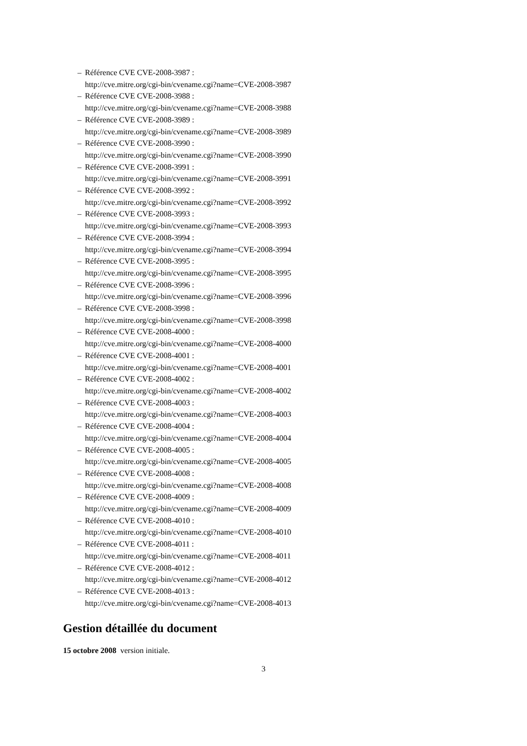– Référence CVE CVE-2008-3987 :
http://cve.mitre.org/cgi-bin/cvename.cgi?name=CVE-2008-3987
– Référence CVE CVE-2008-3988 :
http://cve.mitre.org/cgi-bin/cvename.cgi?name=CVE-2008-3988
– Référence CVE CVE-2008-3989 :
http://cve.mitre.org/cgi-bin/cvename.cgi?name=CVE-2008-3989
– Référence CVE CVE-2008-3990 :
http://cve.mitre.org/cgi-bin/cvename.cgi?name=CVE-2008-3990
– Référence CVE CVE-2008-3991 :
http://cve.mitre.org/cgi-bin/cvename.cgi?name=CVE-2008-3991
– Référence CVE CVE-2008-3992 :
http://cve.mitre.org/cgi-bin/cvename.cgi?name=CVE-2008-3992
– Référence CVE CVE-2008-3993 :
http://cve.mitre.org/cgi-bin/cvename.cgi?name=CVE-2008-3993
– Référence CVE CVE-2008-3994 :
http://cve.mitre.org/cgi-bin/cvename.cgi?name=CVE-2008-3994
– Référence CVE CVE-2008-3995 :
http://cve.mitre.org/cgi-bin/cvename.cgi?name=CVE-2008-3995
– Référence CVE CVE-2008-3996 :
http://cve.mitre.org/cgi-bin/cvename.cgi?name=CVE-2008-3996
– Référence CVE CVE-2008-3998 :
http://cve.mitre.org/cgi-bin/cvename.cgi?name=CVE-2008-3998
– Référence CVE CVE-2008-4000 :
http://cve.mitre.org/cgi-bin/cvename.cgi?name=CVE-2008-4000
– Référence CVE CVE-2008-4001 :
http://cve.mitre.org/cgi-bin/cvename.cgi?name=CVE-2008-4001
– Référence CVE CVE-2008-4002 :
http://cve.mitre.org/cgi-bin/cvename.cgi?name=CVE-2008-4002
– Référence CVE CVE-2008-4003 :
http://cve.mitre.org/cgi-bin/cvename.cgi?name=CVE-2008-4003
– Référence CVE CVE-2008-4004 :
http://cve.mitre.org/cgi-bin/cvename.cgi?name=CVE-2008-4004
– Référence CVE CVE-2008-4005 :
http://cve.mitre.org/cgi-bin/cvename.cgi?name=CVE-2008-4005
– Référence CVE CVE-2008-4008 :
http://cve.mitre.org/cgi-bin/cvename.cgi?name=CVE-2008-4008
– Référence CVE CVE-2008-4009 :
http://cve.mitre.org/cgi-bin/cvename.cgi?name=CVE-2008-4009
– Référence CVE CVE-2008-4010 :
http://cve.mitre.org/cgi-bin/cvename.cgi?name=CVE-2008-4010
– Référence CVE CVE-2008-4011 :
http://cve.mitre.org/cgi-bin/cvename.cgi?name=CVE-2008-4011
– Référence CVE CVE-2008-4012 :
http://cve.mitre.org/cgi-bin/cvename.cgi?name=CVE-2008-4012
– Référence CVE CVE-2008-4013 :
http://cve.mitre.org/cgi-bin/cvename.cgi?name=CVE-2008-4013
Gestion détaillée du document
15 octobre 2008 version initiale.
3